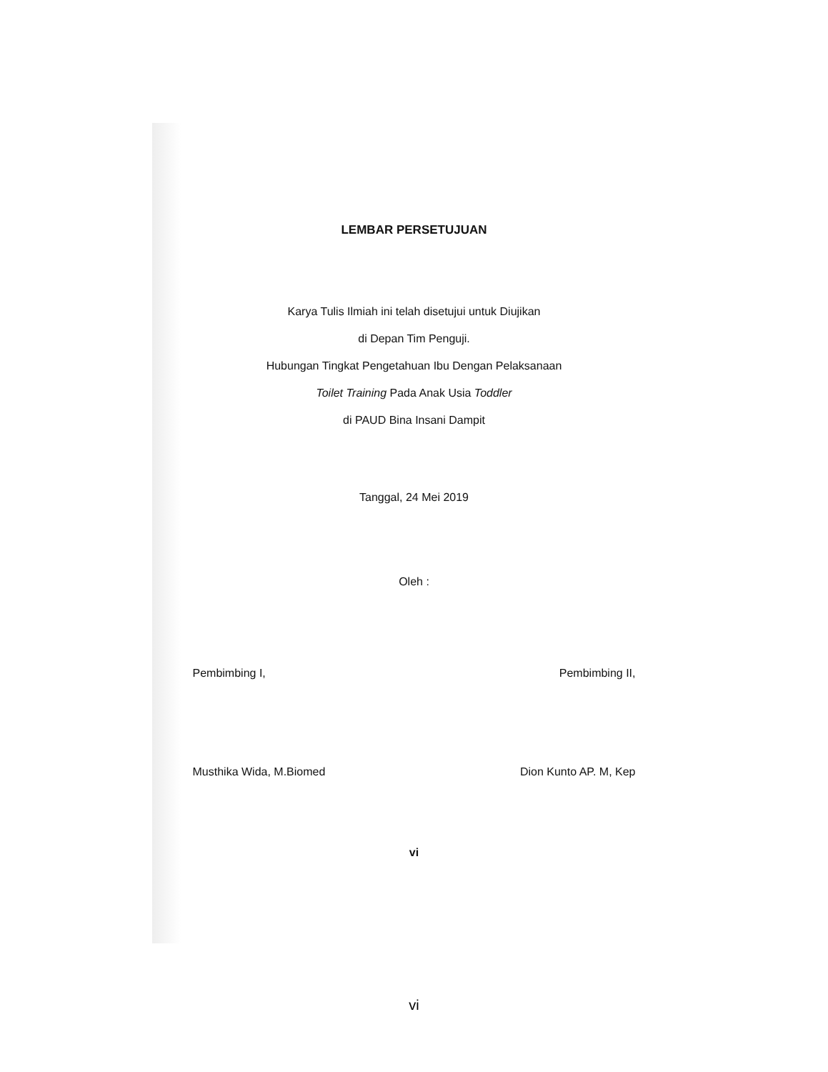LEMBAR PERSETUJUAN
Karya Tulis Ilmiah ini telah disetujui untuk Diujikan
di Depan Tim Penguji.
Hubungan Tingkat Pengetahuan Ibu Dengan Pelaksanaan
Toilet Training Pada Anak Usia Toddler
di PAUD Bina Insani Dampit
Tanggal, 24 Mei 2019
Oleh :
Pembimbing I,
Musthika Wida, M.Biomed
Pembimbing II,
Dion Kunto AP. M, Kep
vi
vi